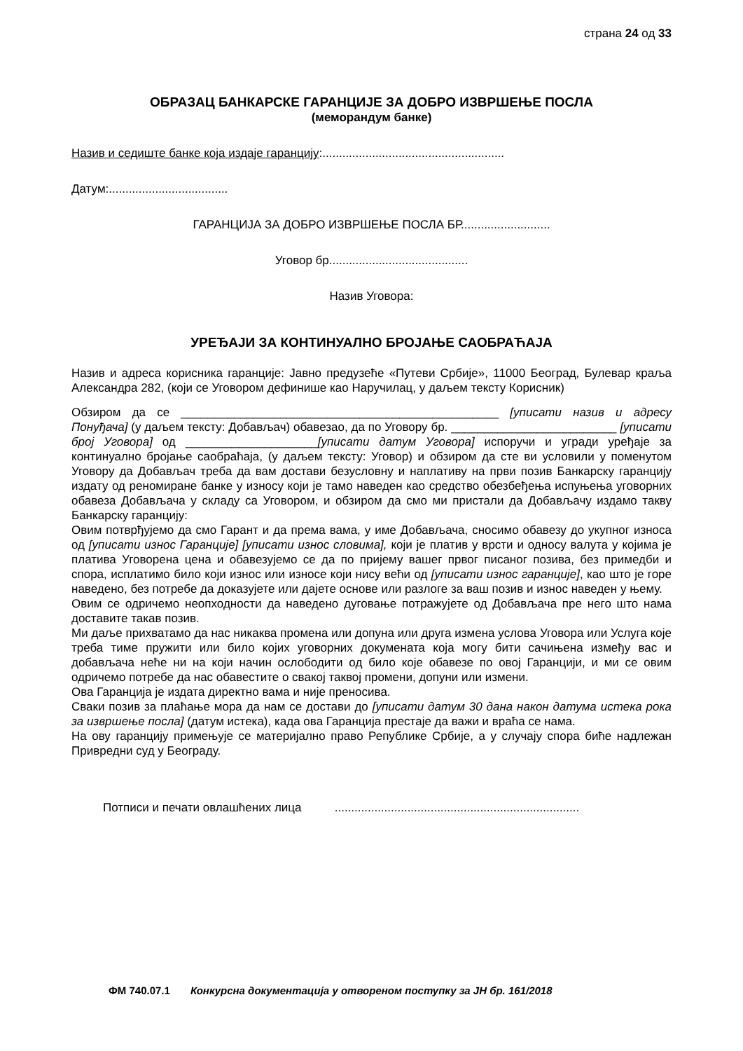страна 24 од 33
ОБРАЗАЦ БАНКАРСКЕ ГАРАНЦИЈЕ ЗА ДОБРО ИЗВРШЕЊЕ ПОСЛА
(меморандум банке)
Назив и седиште банке која издаје гаранцију:.......................................................
Датум:....................................
ГАРАНЦИЈА ЗА ДОБРО ИЗВРШЕЊЕ ПОСЛА БР...........................
Уговор бр..........................................
Назив Уговора:
УРЕЂАЈИ ЗА КОНТИНУАЛНО БРОЈАЊЕ САОБРАЋАЈА
Назив и адреса корисника гаранције: Јавно предузеће «Путеви Србије», 11000 Београд, Булевар краља Александра 282, (који се Уговором дефинише као Наручилац, у даљем тексту Корисник)
Обзиром да се ________________________________________________ [уписати назив и адресу Понуђача] (у даљем тексту: Добављач) обавезао, да по Уговору бр. _________________________ [уписати број Уговора] од ____________________[уписати датум Уговора] испоручи и угради уређаје за континуално бројање саобраћаја, (у даљем тексту: Уговор) и обзиром да сте ви условили у поменутом Уговору да Добављач треба да вам достави безусловну и наплативу на први позив Банкарску гаранцију издату од реномиране банке у износу који је тамо наведен као средство обезбеђења испуњења уговорних обавеза Добављача у складу са Уговором, и обзиром да смо ми пристали да Добављачу издамо такву Банкарску гаранцију:
Овим потврђујемо да смо Гарант и да према вама, у име Добављача, сносимо обавезу до укупног износа од [уписати износ Гаранције] [уписати износ словима], који је платив у врсти и односу валута у којима је платива Уговорена цена и обавезујемо се да по пријему вашег првог писаног позива, без примедби и спора, исплатимо било који износ или износе који нису већи од [уписати износ гаранције], као што је горе наведено, без потребе да доказујете или дајете основе или разлоге за ваш позив и износ наведен у њему.
Овим се одричемо неопходности да наведено дуговање потражујете од Добављача пре него што нама доставите такав позив.
Ми даље прихватамо да нас никаква промена или допуна или друга измена услова Уговора или Услуга које треба тиме пружити или било којих уговорних докумената која могу бити сачињена између вас и добављача неће ни на који начин ослободити од било које обавезе по овој Гаранцији, и ми се овим одричемо потребе да нас обавестите о свакој таквој промени, допуни или измени.
Ова Гаранција је издата директно вама и није преносива.
Сваки позив за плаћање мора да нам се достави до [уписати датум 30 дана након датума истека рока за извршење посла] (датум истека), када ова Гаранција престаје да важи и враћа се нама.
На ову гаранцију примењује се материјално право Републике Србије, а у случају спора биће надлежан Привредни суд у Београду.
Потписи и печати овлашћених лица ..........................................................................
ФМ 740.07.1 Конкурсна документација у отвореном поступку за ЈН бр. 161/2018